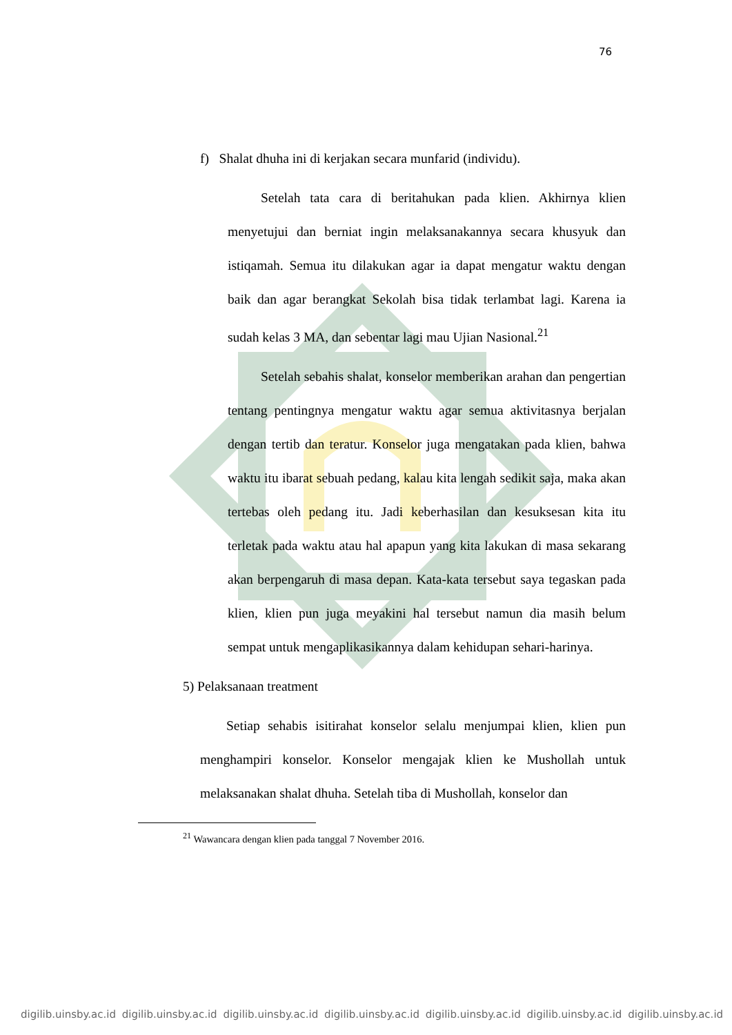76
f) Shalat dhuha ini di kerjakan secara munfarid (individu).
Setelah tata cara di beritahukan pada klien. Akhirnya klien menyetujui dan berniat ingin melaksanakannya secara khusyuk dan istiqamah. Semua itu dilakukan agar ia dapat mengatur waktu dengan baik dan agar berangkat Sekolah bisa tidak terlambat lagi. Karena ia sudah kelas 3 MA, dan sebentar lagi mau Ujian Nasional.<sup>21</sup>
Setelah sebahis shalat, konselor memberikan arahan dan pengertian tentang pentingnya mengatur waktu agar semua aktivitasnya berjalan dengan tertib dan teratur. Konselor juga mengatakan pada klien, bahwa waktu itu ibarat sebuah pedang, kalau kita lengah sedikit saja, maka akan tertebas oleh pedang itu. Jadi keberhasilan dan kesuksesan kita itu terletak pada waktu atau hal apapun yang kita lakukan di masa sekarang akan berpengaruh di masa depan. Kata-kata tersebut saya tegaskan pada klien, klien pun juga meyakini hal tersebut namun dia masih belum sempat untuk mengaplikasikannya dalam kehidupan sehari-harinya.
5) Pelaksanaan treatment
Setiap sehabis isitirahat konselor selalu menjumpai klien, klien pun menghampiri konselor. Konselor mengajak klien ke Mushollah untuk melaksanakan shalat dhuha. Setelah tiba di Mushollah, konselor dan
<sup>21</sup> Wawancara dengan klien pada tanggal 7 November 2016.
digilib.uinsby.ac.id digilib.uinsby.ac.id digilib.uinsby.ac.id digilib.uinsby.ac.id digilib.uinsby.ac.id digilib.uinsby.ac.id digilib.uinsby.ac.id